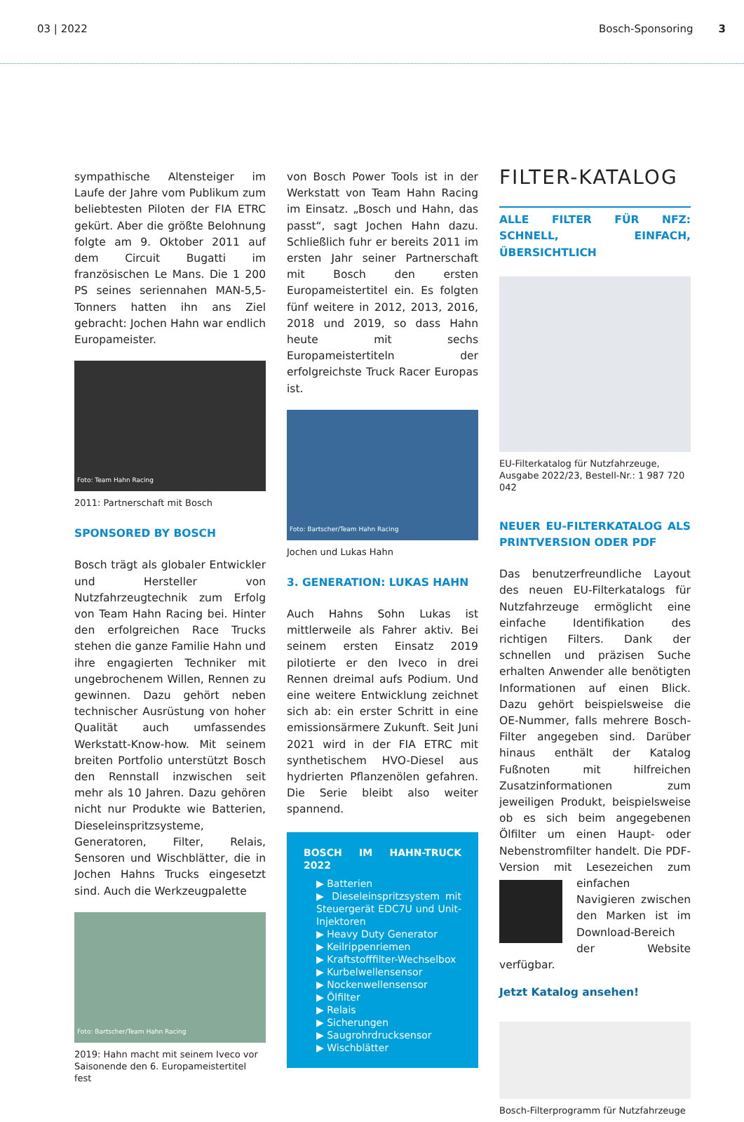03 | 2022 Bosch-Sponsoring 3
sympathische Altensteiger im Laufe der Jahre vom Publikum zum beliebtesten Piloten der FIA ETRC gekürt. Aber die größte Belohnung folgte am 9. Oktober 2011 auf dem Circuit Bugatti im französischen Le Mans. Die 1 200 PS seines seriennahen MAN-5,5-Tonners hatten ihn ans Ziel gebracht: Jochen Hahn war endlich Europameister.
Foto: Team Hahn Racing
2011: Partnerschaft mit Bosch
SPONSORED BY BOSCH
Bosch trägt als globaler Entwickler und Hersteller von Nutzfahrzeugtechnik zum Erfolg von Team Hahn Racing bei. Hinter den erfolgreichen Race Trucks stehen die ganze Familie Hahn und ihre engagierten Techniker mit ungebrochenem Willen, Rennen zu gewinnen. Dazu gehört neben technischer Ausrüstung von hoher Qualität auch umfassendes Werkstatt-Know-how. Mit seinem breiten Portfolio unterstützt Bosch den Rennstall inzwischen seit mehr als 10 Jahren. Dazu gehören nicht nur Produkte wie Batterien, Dieseleinspritzsysteme, Generatoren, Filter, Relais, Sensoren und Wischblätter, die in Jochen Hahns Trucks eingesetzt sind. Auch die Werkzeugpalette
Foto: Bartscher/Team Hahn Racing
2019: Hahn macht mit seinem Iveco vor Saisonende den 6. Europameistertitel fest
von Bosch Power Tools ist in der Werkstatt von Team Hahn Racing im Einsatz. „Bosch und Hahn, das passt“, sagt Jochen Hahn dazu. Schließlich fuhr er bereits 2011 im ersten Jahr seiner Partnerschaft mit Bosch den ersten Europameistertitel ein. Es folgten fünf weitere in 2012, 2013, 2016, 2018 und 2019, so dass Hahn heute mit sechs Europameistertiteln der erfolgreichste Truck Racer Europas ist.
Foto: Bartscher/Team Hahn Racing
Jochen und Lukas Hahn
3. GENERATION: LUKAS HAHN
Auch Hahns Sohn Lukas ist mittlerweile als Fahrer aktiv. Bei seinem ersten Einsatz 2019 pilotierte er den Iveco in drei Rennen dreimal aufs Podium. Und eine weitere Entwicklung zeichnet sich ab: ein erster Schritt in eine emissionsärmere Zukunft. Seit Juni 2021 wird in der FIA ETRC mit synthetischem HVO-Diesel aus hydrierten Pflanzenölen gefahren. Die Serie bleibt also weiter spannend.
BOSCH IM HAHN-TRUCK 2022
▶ Batterien
▶ Dieseleinspritzsystem mit Steuergerät EDC7U und Unit-Injektoren
▶ Heavy Duty Generator
▶ Keilrippenriemen
▶ Kraftstofffilter-Wechselbox
▶ Kurbelwellensensor
▶ Nockenwellensensor
▶ Ölfilter
▶ Relais
▶ Sicherungen
▶ Saugrohrdrucksensor
▶ Wischblätter
FILTER-KATALOG
ALLE FILTER FÜR NFZ: SCHNELL, EINFACH, ÜBERSICHTLICH
EU-Filterkatalog für Nutzfahrzeuge, Ausgabe 2022/23, Bestell-Nr.: 1 987 720 042
NEUER EU-FILTERKATALOG ALS PRINTVERSION ODER PDF
Das benutzerfreundliche Layout des neuen EU-Filterkatalogs für Nutzfahrzeuge ermöglicht eine einfache Identifikation des richtigen Filters. Dank der schnellen und präzisen Suche erhalten Anwender alle benötigten Informationen auf einen Blick. Dazu gehört beispielsweise die OE-Nummer, falls mehrere Bosch-Filter angegeben sind. Darüber hinaus enthält der Katalog Fußnoten mit hilfreichen Zusatzinformationen zum jeweiligen Produkt, beispielsweise ob es sich beim angegebenen Ölfilter um einen Haupt- oder Nebenstromfilter handelt. Die PDF-Version mit Lesezeichen zum einfachen Navigieren zwischen den Marken ist im Download-Bereich der Website verfügbar.
Jetzt Katalog ansehen!
Bosch-Filterprogramm für Nutzfahrzeuge